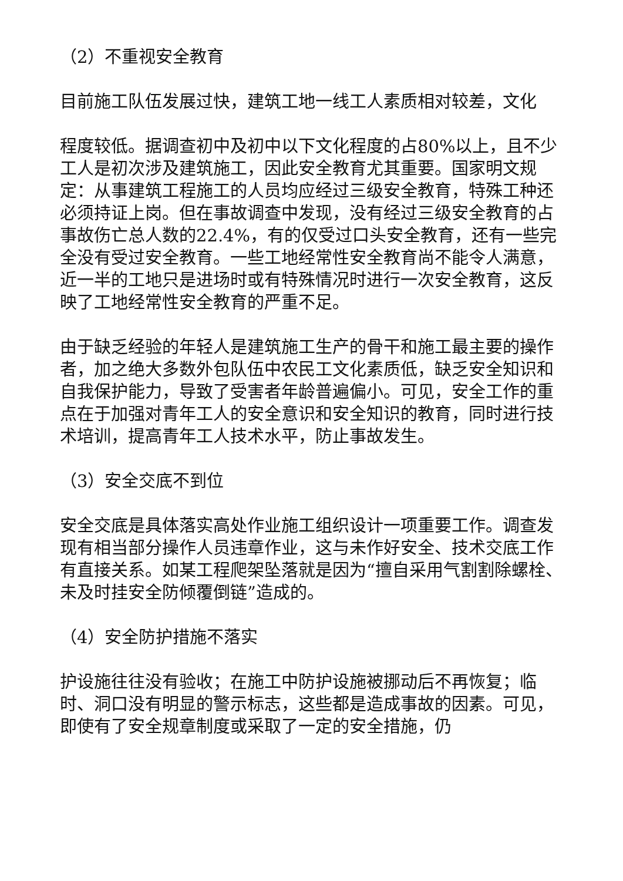（2）不重视安全教育
目前施工队伍发展过快，建筑工地一线工人素质相对较差，文化
程度较低。据调查初中及初中以下文化程度的占80%以上，且不少工人是初次涉及建筑施工，因此安全教育尤其重要。国家明文规定：从事建筑工程施工的人员均应经过三级安全教育，特殊工种还必须持证上岗。但在事故调查中发现，没有经过三级安全教育的占事故伤亡总人数的22.4%，有的仅受过口头安全教育，还有一些完全没有受过安全教育。一些工地经常性安全教育尚不能令人满意，近一半的工地只是进场时或有特殊情况时进行一次安全教育，这反映了工地经常性安全教育的严重不足。
由于缺乏经验的年轻人是建筑施工生产的骨干和施工最主要的操作者，加之绝大多数外包队伍中农民工文化素质低，缺乏安全知识和自我保护能力，导致了受害者年龄普遍偏小。可见，安全工作的重点在于加强对青年工人的安全意识和安全知识的教育，同时进行技术培训，提高青年工人技术水平，防止事故发生。
（3）安全交底不到位
安全交底是具体落实高处作业施工组织设计一项重要工作。调查发现有相当部分操作人员违章作业，这与未作好安全、技术交底工作有直接关系。如某工程爬架坠落就是因为“擅自采用气割割除螺栓、未及时挂安全防倾覆倒链”造成的。
（4）安全防护措施不落实
护设施往往没有验收；在施工中防护设施被挪动后不再恢复；临时、洞口没有明显的警示标志，这些都是造成事故的因素。可见，即使有了安全规章制度或采取了一定的安全措施，仍